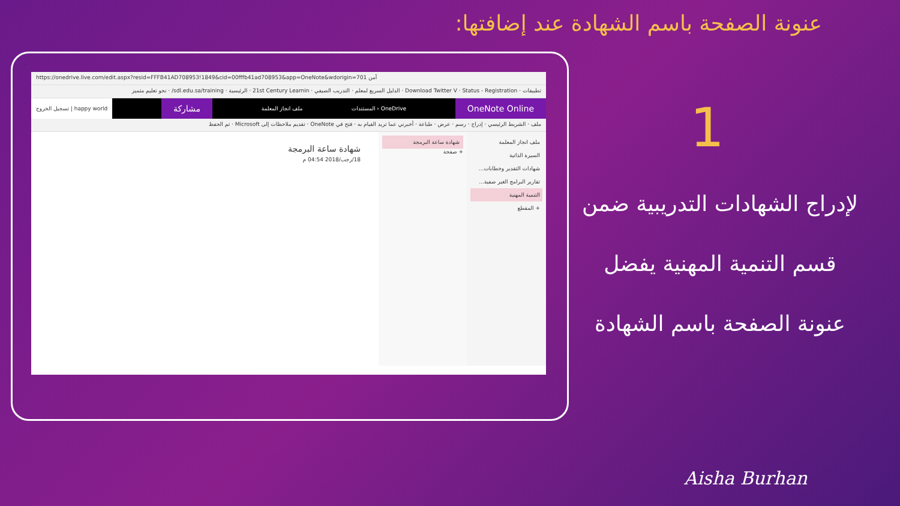عنونة الصفحة باسم الشهادة عند إضافتها:
https://onedrive.live.com/edit.aspx?resid=FFFB41AD708953!1849&cid=00fffb41ad708953&app=OneNote&wdorigin=701 آمن
تطبيقات · Download Twitter V · Status - Registration · الدليل السريع لمعلم · التدريب الصيفي · 21st Century Learnin · الرئيسية · sdl.edu.sa/training/ · نحو تعليم متميز
OneNote Online OneDrive ‹ المستندات ملف انجاز المعلمة مشاركة happy world | تسجيل الخروج
ملف · الشريط الرئيسي · إدراج · رسم · عرض · طباعة · أخبرني عما تريد القيام به · فتح في OneNote · تقديم ملاحظات إلى Microsoft · تم الحفظ
ملف انجاز المعلمة
السيرة الذاتية
شهادات التقدير وخطابات...
تقارير البرامج الغير صفية...
التنمية المهنية
+ المقطع
شهادة ساعة البرمجة
+ صفحة
شهادة ساعة البرمجة
18/رجب/2018 04:54 م
1
لإدراج الشهادات التدريبية ضمن
قسم التنمية المهنية يفضل
عنونة الصفحة باسم الشهادة
Aisha Burhan